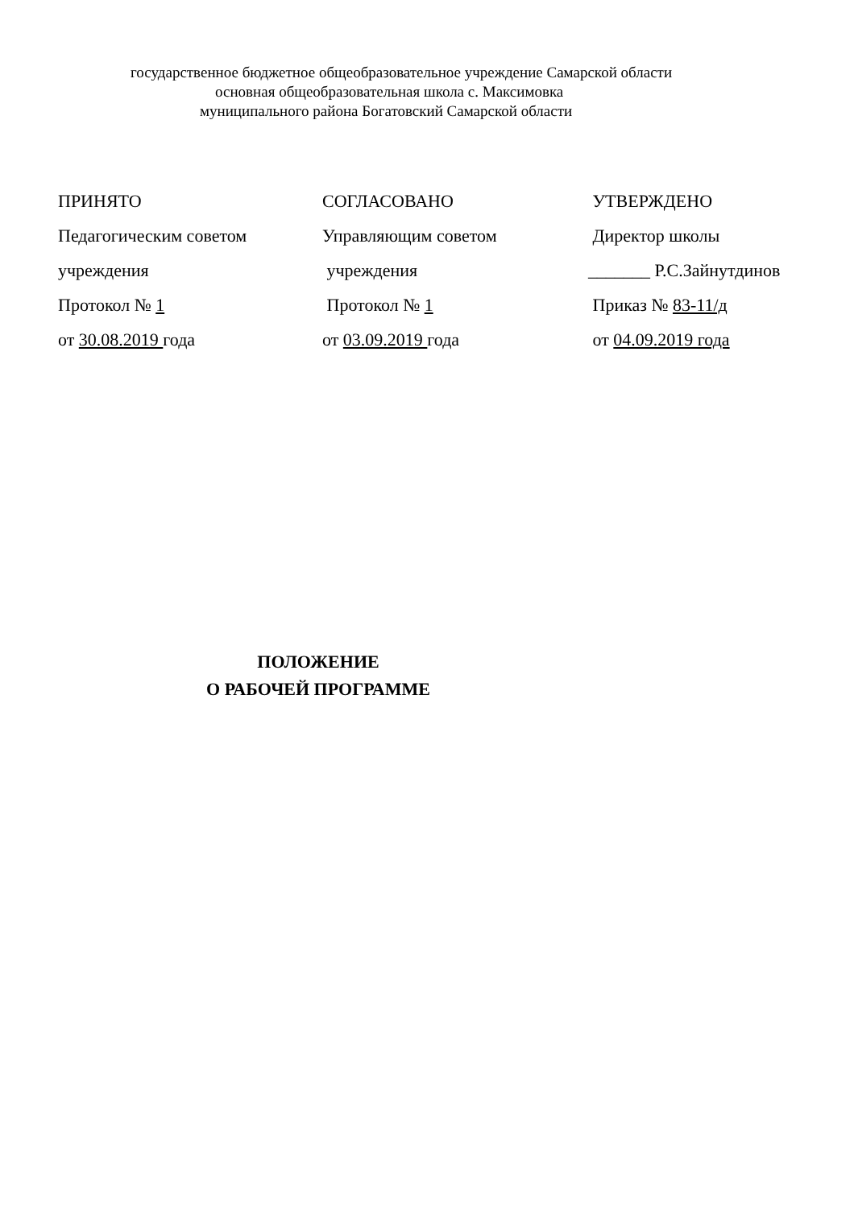государственное бюджетное общеобразовательное учреждение Самарской области
основная общеобразовательная школа с. Максимовка
муниципального района Богатовский Самарской области
ПРИНЯТО
Педагогическим советом
учреждения
Протокол № 1
от 30.08.2019 года
СОГЛАСОВАНО
Управляющим советом
учреждения
Протокол № 1
от 03.09.2019 года
УТВЕРЖДЕНО
Директор школы
_______ Р.С.Зайнутдинов
Приказ № 83-11/д
от 04.09.2019 года
ПОЛОЖЕНИЕ
О РАБОЧЕЙ ПРОГРАММЕ